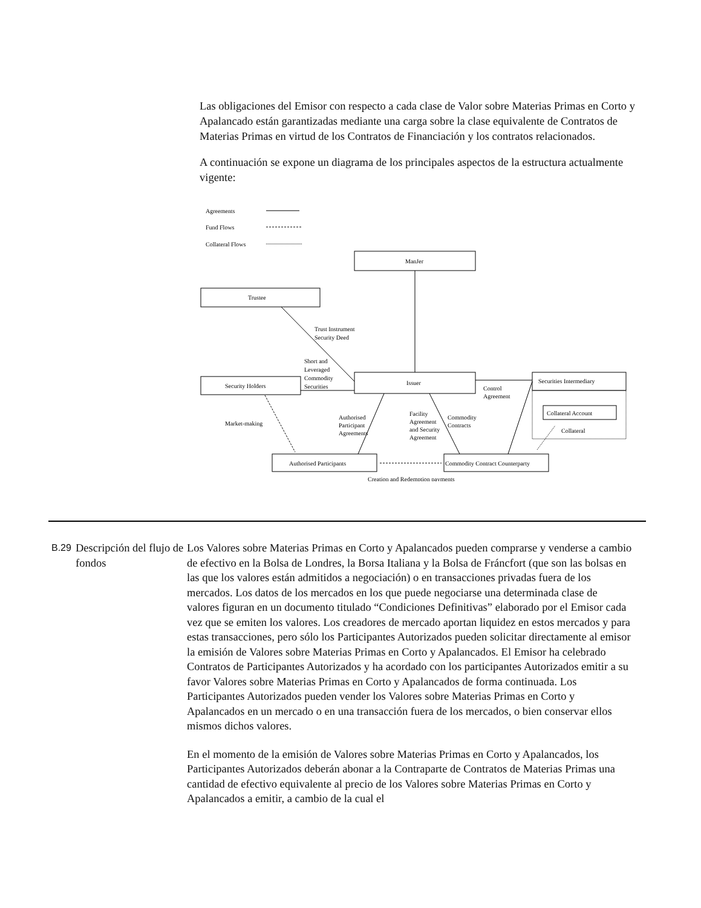Las obligaciones del Emisor con respecto a cada clase de Valor sobre Materias Primas en Corto y Apalancado están garantizadas mediante una carga sobre la clase equivalente de Contratos de Materias Primas en virtud de los Contratos de Financiación y los contratos relacionados.
A continuación se expone un diagrama de los principales aspectos de la estructura actualmente vigente:
Agreements
Fund Flows
Collateral Flows
ManJer
Trustee
Trust Instrument
Security Deed
Short and
Leveraged
Commodity
Securities
Issuer
Security Holders
Securities Intermediary
Collateral Account
Collateral
Control
Agreement
Market-making
Authorised
Participant
Agreements
Facility
Agreement
and Security
Agreement
Commodity
Contracts
Authorised Participants
Commodity Contract Counterparty
Creation and Redemption payments
B.29
Descripción del flujo de fondos
Los Valores sobre Materias Primas en Corto y Apalancados pueden comprarse y venderse a cambio de efectivo en la Bolsa de Londres, la Borsa Italiana y la Bolsa de Fráncfort (que son las bolsas en las que los valores están admitidos a negociación) o en transacciones privadas fuera de los mercados. Los datos de los mercados en los que puede negociarse una determinada clase de valores figuran en un documento titulado “Condiciones Definitivas” elaborado por el Emisor cada vez que se emiten los valores. Los creadores de mercado aportan liquidez en estos mercados y para estas transacciones, pero sólo los Participantes Autorizados pueden solicitar directamente al emisor la emisión de Valores sobre Materias Primas en Corto y Apalancados. El Emisor ha celebrado Contratos de Participantes Autorizados y ha acordado con los participantes Autorizados emitir a su favor Valores sobre Materias Primas en Corto y Apalancados de forma continuada. Los Participantes Autorizados pueden vender los Valores sobre Materias Primas en Corto y Apalancados en un mercado o en una transacción fuera de los mercados, o bien conservar ellos mismos dichos valores.
En el momento de la emisión de Valores sobre Materias Primas en Corto y Apalancados, los Participantes Autorizados deberán abonar a la Contraparte de Contratos de Materias Primas una cantidad de efectivo equivalente al precio de los Valores sobre Materias Primas en Corto y Apalancados a emitir, a cambio de la cual el